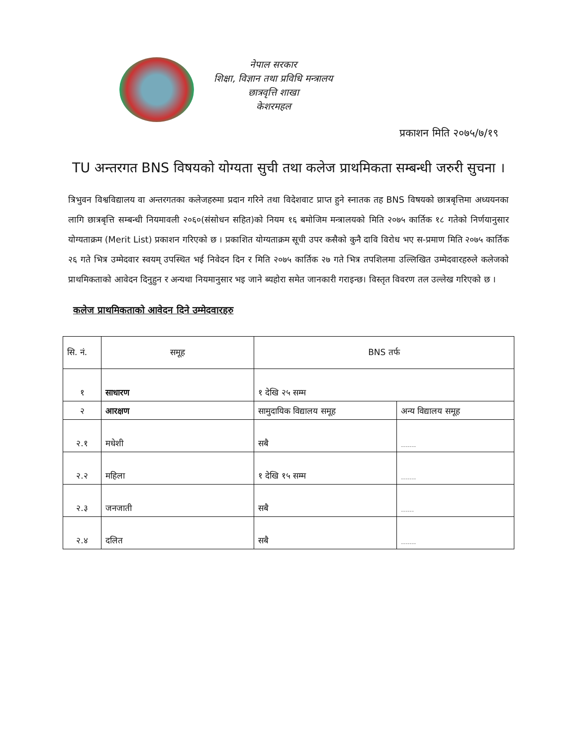नेपाल सरकार
शिक्षा, विज्ञान तथा प्रविधि मन्त्रालय
छात्रवृत्ति शाखा
केशरमहल
प्रकाशन मिति २०७५/७/१९
TU अन्तरगत BNS विषयको योग्यता सुची तथा कलेज प्राथमिकता सम्बन्धी जरुरी सुचना ।
त्रिभुवन विश्वविद्यालय वा अन्तरगतका कलेजहरुमा प्रदान गरिने तथा विदेशवाट प्राप्त हुने स्नातक तह BNS विषयको छात्रबृत्तिमा अध्ययनका लागि छात्रबृत्ति सम्बन्धी नियमावली २०६०(संसोधन सहित)को नियम १६ बमोजिम मन्त्रालयको मिति २०७५ कार्तिक १८ गतेको निर्णयानुसार योग्यताक्रम (Merit List) प्रकाशन गरिएको छ । प्रकाशित योग्यताक्रम सूची उपर कसैको कुनै दावि विरोध भए स-प्रमाण मिति २०७५ कार्तिक २६ गते भित्र उम्मेदवार स्वयम् उपस्थित भई निवेदन दिन र मिति २०७५ कार्तिक २७ गते भित्र तपशिलमा उल्लिखित उम्मेदवारहरुले कलेजको प्राथमिकताको आवेदन दिनुहुन र अन्यथा नियमानुसार भइ जाने ब्यहोरा समेत जानकारी गराइन्छ। विस्तृत विवरण तल उल्लेख गरिएको छ ।
कलेज प्राथमिकताको आवेदन दिने उम्मेदवारहरु
| सि. नं. | समूह | BNS तर्फ | |
| --- | --- | --- | --- |
| १ | साधारण | १ देखि २५ सम्म | |
| २ | आरक्षण | सामुदायिक विद्यालय समूह | अन्य विद्यालय समूह |
| २.१ | मधेशी | सबै | ------- |
| २.२ | महिला | १ देखि १५ सम्म | ------- |
| २.३ | जनजाती | सबै | ------ |
| २.४ | दलित | सबै | ------- |